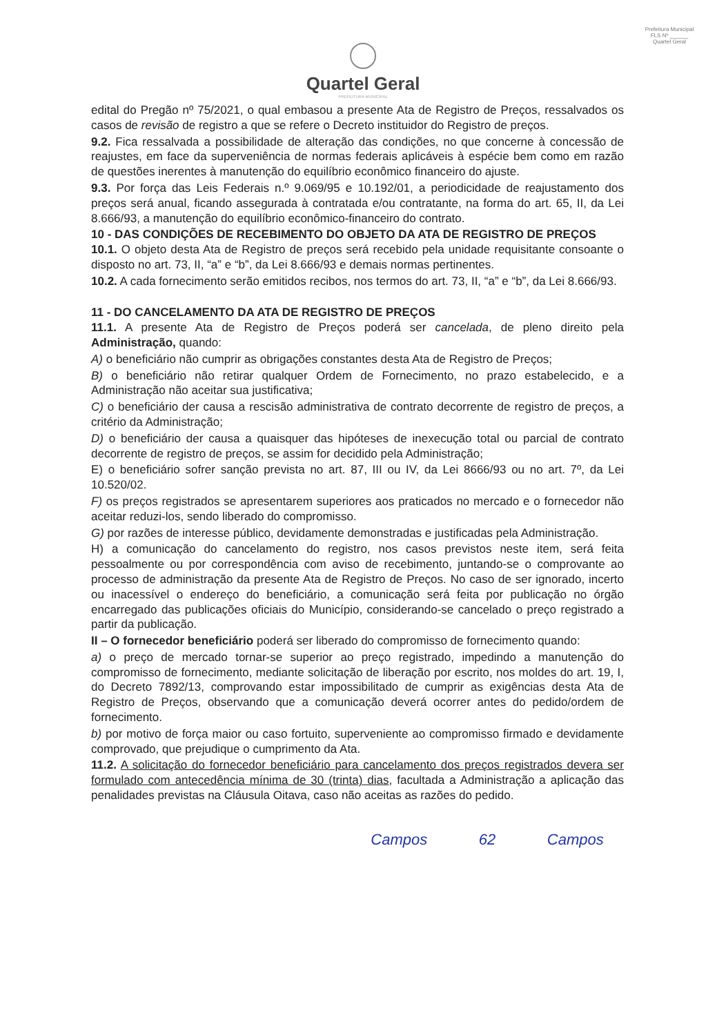Prefeitura Municipal
FLS Nº ______
Quartel Geral
Quartel Geral
PREFEITURA MUNICIPAL
edital do Pregão nº 75/2021, o qual embasou a presente Ata de Registro de Preços, ressalvados os casos de revisão de registro a que se refere o Decreto instituidor do Registro de preços.
9.2. Fica ressalvada a possibilidade de alteração das condições, no que concerne à concessão de reajustes, em face da superveniência de normas federais aplicáveis à espécie bem como em razão de questões inerentes à manutenção do equilíbrio econômico financeiro do ajuste.
9.3. Por força das Leis Federais n.º 9.069/95 e 10.192/01, a periodicidade de reajustamento dos preços será anual, ficando assegurada à contratada e/ou contratante, na forma do art. 65, II, da Lei 8.666/93, a manutenção do equilíbrio econômico-financeiro do contrato.
10 - DAS CONDIÇÕES DE RECEBIMENTO DO OBJETO DA ATA DE REGISTRO DE PREÇOS
10.1. O objeto desta Ata de Registro de preços será recebido pela unidade requisitante consoante o disposto no art. 73, II, “a” e “b”, da Lei 8.666/93 e demais normas pertinentes.
10.2. A cada fornecimento serão emitidos recibos, nos termos do art. 73, II, “a” e “b”, da Lei 8.666/93.
11 - DO CANCELAMENTO DA ATA DE REGISTRO DE PREÇOS
11.1. A presente Ata de Registro de Preços poderá ser cancelada, de pleno direito pela Administração, quando:
A) o beneficiário não cumprir as obrigações constantes desta Ata de Registro de Preços;
B) o beneficiário não retirar qualquer Ordem de Fornecimento, no prazo estabelecido, e a Administração não aceitar sua justificativa;
C) o beneficiário der causa a rescisão administrativa de contrato decorrente de registro de preços, a critério da Administração;
D) o beneficiário der causa a quaisquer das hipóteses de inexecução total ou parcial de contrato decorrente de registro de preços, se assim for decidido pela Administração;
E) o beneficiário sofrer sanção prevista no art. 87, III ou IV, da Lei 8666/93 ou no art. 7º, da Lei 10.520/02.
F) os preços registrados se apresentarem superiores aos praticados no mercado e o fornecedor não aceitar reduzi-los, sendo liberado do compromisso.
G) por razões de interesse público, devidamente demonstradas e justificadas pela Administração.
H) a comunicação do cancelamento do registro, nos casos previstos neste item, será feita pessoalmente ou por correspondência com aviso de recebimento, juntando-se o comprovante ao processo de administração da presente Ata de Registro de Preços. No caso de ser ignorado, incerto ou inacessível o endereço do beneficiário, a comunicação será feita por publicação no órgão encarregado das publicações oficiais do Município, considerando-se cancelado o preço registrado a partir da publicação.
II – O fornecedor beneficiário poderá ser liberado do compromisso de fornecimento quando:
a) o preço de mercado tornar-se superior ao preço registrado, impedindo a manutenção do compromisso de fornecimento, mediante solicitação de liberação por escrito, nos moldes do art. 19, I, do Decreto 7892/13, comprovando estar impossibilitado de cumprir as exigências desta Ata de Registro de Preços, observando que a comunicação deverá ocorrer antes do pedido/ordem de fornecimento.
b) por motivo de força maior ou caso fortuito, superveniente ao compromisso firmado e devidamente comprovado, que prejudique o cumprimento da Ata.
11.2. A solicitação do fornecedor beneficiário para cancelamento dos preços registrados devera ser formulado com antecedência mínima de 30 (trinta) dias, facultada a Administração a aplicação das penalidades previstas na Cláusula Oitava, caso não aceitas as razões do pedido.
Campos 62 Campos